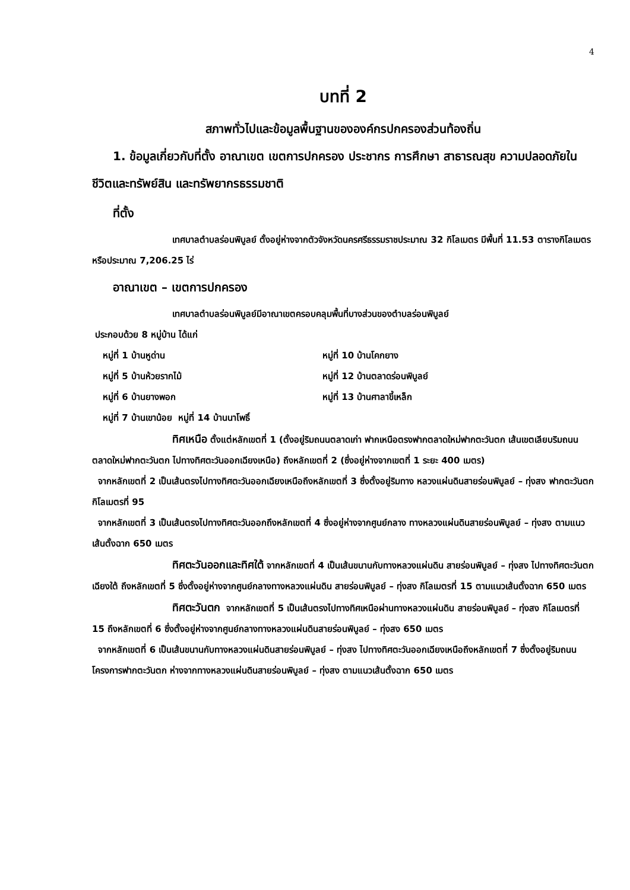4
บทที่ 2
สภาพทั่วไปและข้อมูลพื้นฐานขององค์กรปกครองส่วนท้องถิ่น
1. ข้อมูลเกี่ยวกับที่ตั้ง อาณาเขต เขตการปกครอง ประชากร การศึกษา สาธารณสุข ความปลอดภัยในชีวิตและทรัพย์สิน และทรัพยากรธรรมชาติ
ที่ตั้ง
เทศบาลตำบลร่อนพิบูลย์ ตั้งอยู่ห่างจากตัวจังหวัดนครศรีธรรมราชประมาณ 32 กิโลเมตร มีพื้นที่ 11.53 ตารางกิโลเมตร หรือประมาณ 7,206.25 ไร่
อาณาเขต – เขตการปกครอง
เทศบาลตำบลร่อนพิบูลย์มีอาณาเขตครอบคลุมพื้นที่บางส่วนของตำบลร่อนพิบูลย์
ประกอบด้วย 8 หมู่บ้าน ได้แก่
หมู่ที่ 1 บ้านหูด่าน หมู่ที่ 10 บ้านโคกยาง
หมู่ที่ 5 บ้านห้วยรากไม้ หมู่ที่ 12 บ้านตลาดร่อนพิบูลย์
หมู่ที่ 6 บ้านยางพอก หมู่ที่ 13 บ้านศาลาขี้เหล็ก
หมู่ที่ 7 บ้านเขาน้อย หมู่ที่ 14 บ้านนาโพธิ์
ทิศเหนือ ตั้งแต่หลักเขตที่ 1 (ตั้งอยู่ริมถนนตลาดเก่า ฟากเหนือตรงฟากตลาดใหม่ฟากตะวันตก เส้นเขตเลียบริมถนนตลาดใหม่ฟากตะวันตก ไปทางทิศตะวันออกเฉียงเหนือ) ถึงหลักเขตที่ 2 (ซึ่งอยู่ห่างจากเขตที่ 1 ระยะ 400 เมตร)
จากหลักเขตที่ 2 เป็นเส้นตรงไปทางทิศตะวันออกเฉียงเหนือถึงหลักเขตที่ 3 ซึ่งตั้งอยู่ริมทาง หลวงแผ่นดินสายร่อนพิบูลย์ – ทุ่งสง ฟากตะวันตก กิโลเมตรที่ 95
จากหลักเขตที่ 3 เป็นเส้นตรงไปทางทิศตะวันออกถึงหลักเขตที่ 4 ซึ่งอยู่ห่างจากศูนย์กลาง ทางหลวงแผ่นดินสายร่อนพิบูลย์ – ทุ่งสง ตามแนวเส้นตั้งฉาก 650 เมตร
ทิศตะวันออกและทิศใต้ จากหลักเขตที่ 4 เป็นเส้นขนานกับทางหลวงแผ่นดิน สายร่อนพิบูลย์ – ทุ่งสง ไปทางทิศตะวันตกเฉียงใต้ ถึงหลักเขตที่ 5 ซึ่งตั้งอยู่ห่างจากศูนย์กลางทางหลวงแผ่นดิน สายร่อนพิบูลย์ – ทุ่งสง กิโลเมตรที่ 15 ตามแนวเส้นตั้งฉาก 650 เมตร
ทิศตะวันตก จากหลักเขตที่ 5 เป็นเส้นตรงไปทางทิศเหนือผ่านทางหลวงแผ่นดิน สายร่อนพิบูลย์ – ทุ่งสง กิโลเมตรที่ 15 ถึงหลักเขตที่ 6 ซึ่งตั้งอยู่ห่างจากศูนย์กลางทางหลวงแผ่นดินสายร่อนพิบูลย์ – ทุ่งสง 650 เมตร
จากหลักเขตที่ 6 เป็นเส้นขนานกับทางหลวงแผ่นดินสายร่อนพิบูลย์ – ทุ่งสง ไปทางทิศตะวันออกเฉียงเหนือถึงหลักเขตที่ 7 ซึ่งตั้งอยู่ริมถนนโครงการฟากตะวันตก ห่างจากทางหลวงแผ่นดินสายร่อนพิบูลย์ – ทุ่งสง ตามแนวเส้นตั้งฉาก 650 เมตร